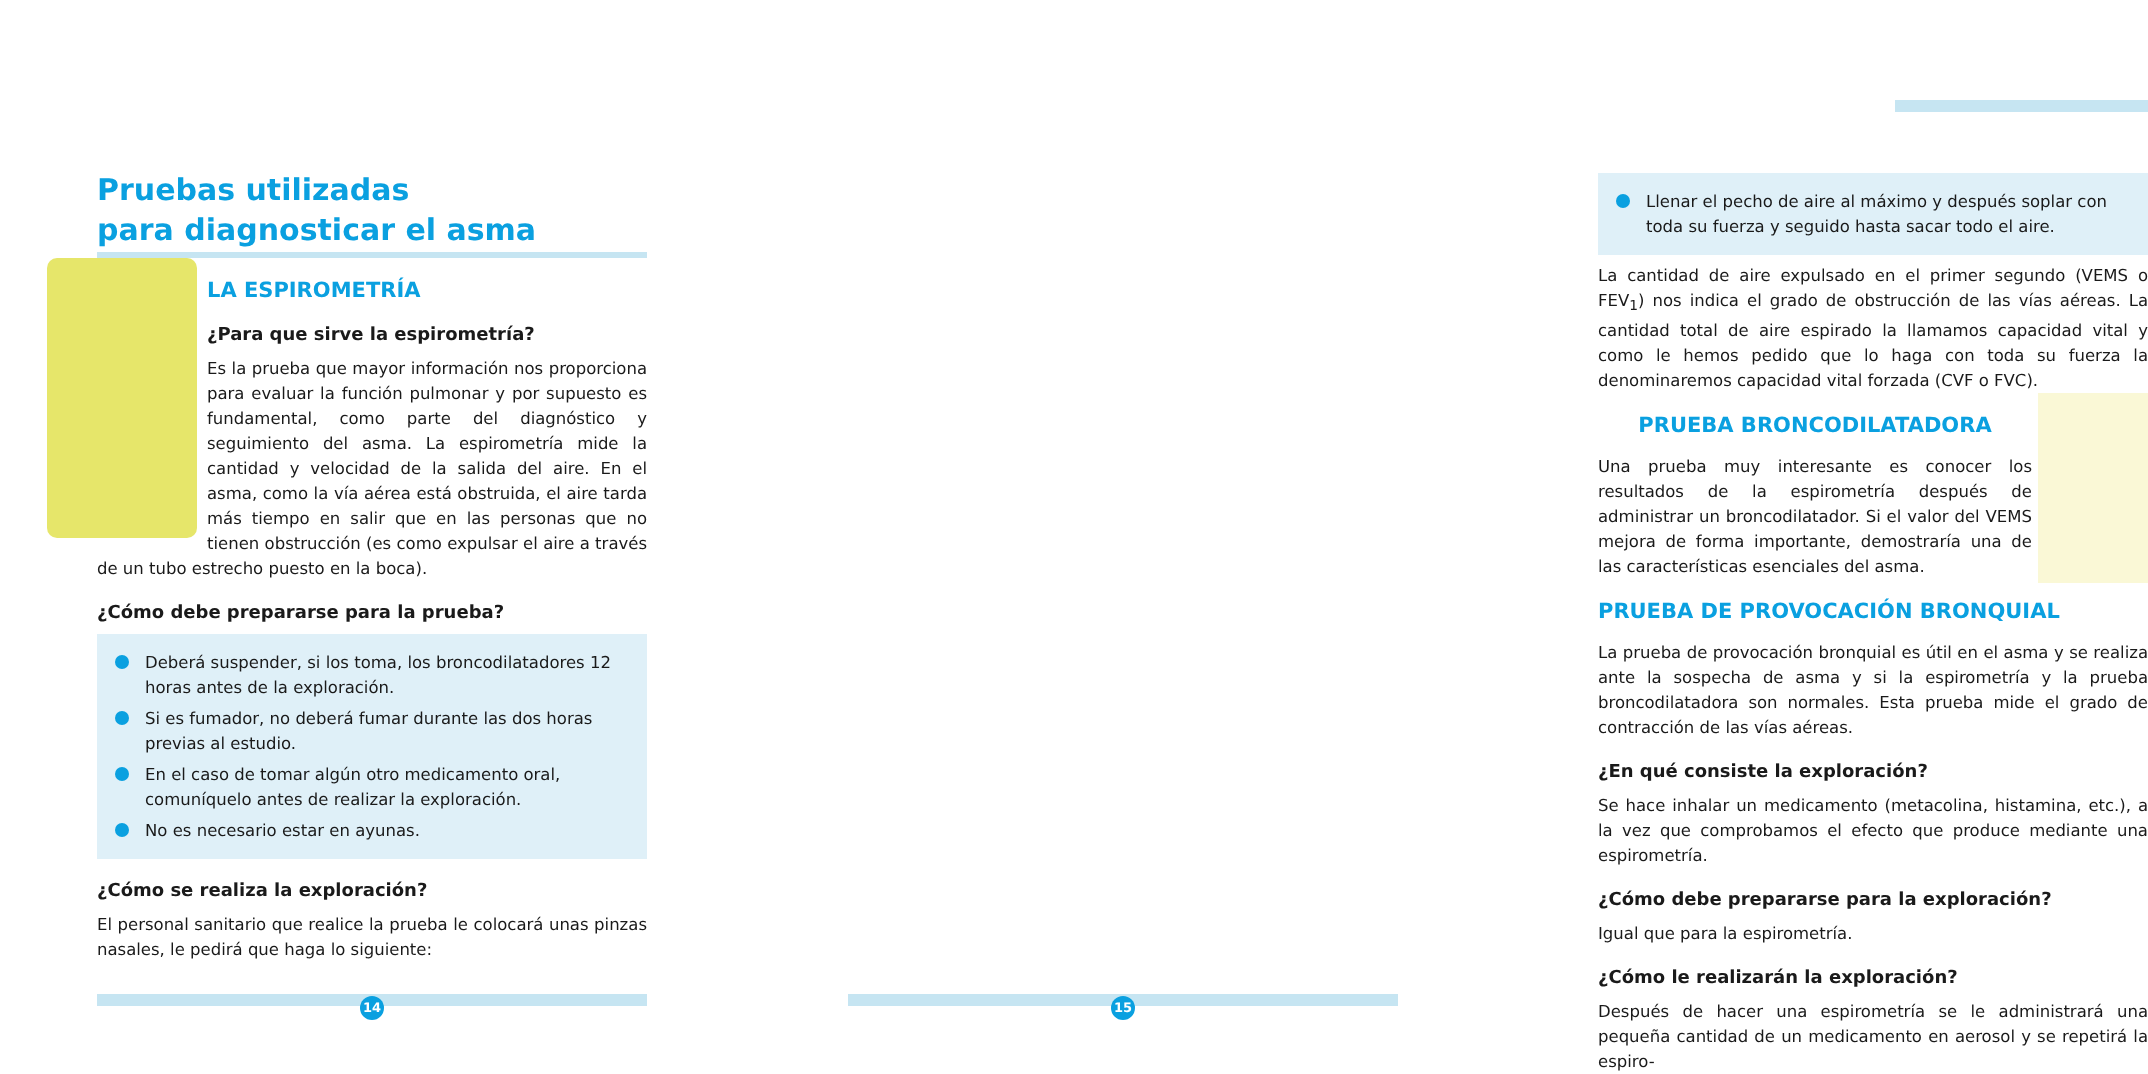Pruebas utilizadas
para diagnosticar el asma
LA ESPIROMETRÍA
¿Para que sirve la espirometría?
Es la prueba que mayor información nos proporciona para evaluar la función pulmonar y por supuesto es fundamental, como parte del diagnóstico y seguimiento del asma. La espirometría mide la cantidad y velocidad de la salida del aire. En el asma, como la vía aérea está obstruida, el aire tarda más tiempo en salir que en las personas que no tienen obstrucción (es como expulsar el aire a través de un tubo estrecho puesto en la boca).
¿Cómo debe prepararse para la prueba?
Deberá suspender, si los toma, los broncodilatadores 12 horas antes de la exploración.
Si es fumador, no deberá fumar durante las dos horas previas al estudio.
En el caso de tomar algún otro medicamento oral, comuníquelo antes de realizar la exploración.
No es necesario estar en ayunas.
¿Cómo se realiza la exploración?
El personal sanitario que realice la prueba le colocará unas pinzas nasales, le pedirá que haga lo siguiente:
14
Llenar el pecho de aire al máximo y después soplar con toda su fuerza y seguido hasta sacar todo el aire.
La cantidad de aire expulsado en el primer segundo (VEMS o FEV<sub>1</sub>) nos indica el grado de obstrucción de las vías aéreas. La cantidad total de aire espirado la llamamos capacidad vital y como le hemos pedido que lo haga con toda su fuerza la denominaremos capacidad vital forzada (CVF o FVC).
PRUEBA BRONCODILATADORA
Una prueba muy interesante es conocer los resultados de la espirometría después de administrar un broncodilatador. Si el valor del VEMS mejora de forma importante, demostraría una de las características esenciales del asma.
PRUEBA DE PROVOCACIÓN BRONQUIAL
La prueba de provocación bronquial es útil en el asma y se realiza ante la sospecha de asma y si la espirometría y la prueba broncodilatadora son normales. Esta prueba mide el grado de contracción de las vías aéreas.
¿En qué consiste la exploración?
Se hace inhalar un medicamento (metacolina, histamina, etc.), a la vez que comprobamos el efecto que produce mediante una espirometría.
¿Cómo debe prepararse para la exploración?
Igual que para la espirometría.
¿Cómo le realizarán la exploración?
Después de hacer una espirometría se le administrará una pequeña cantidad de un medicamento en aerosol y se repetirá la espiro-
15